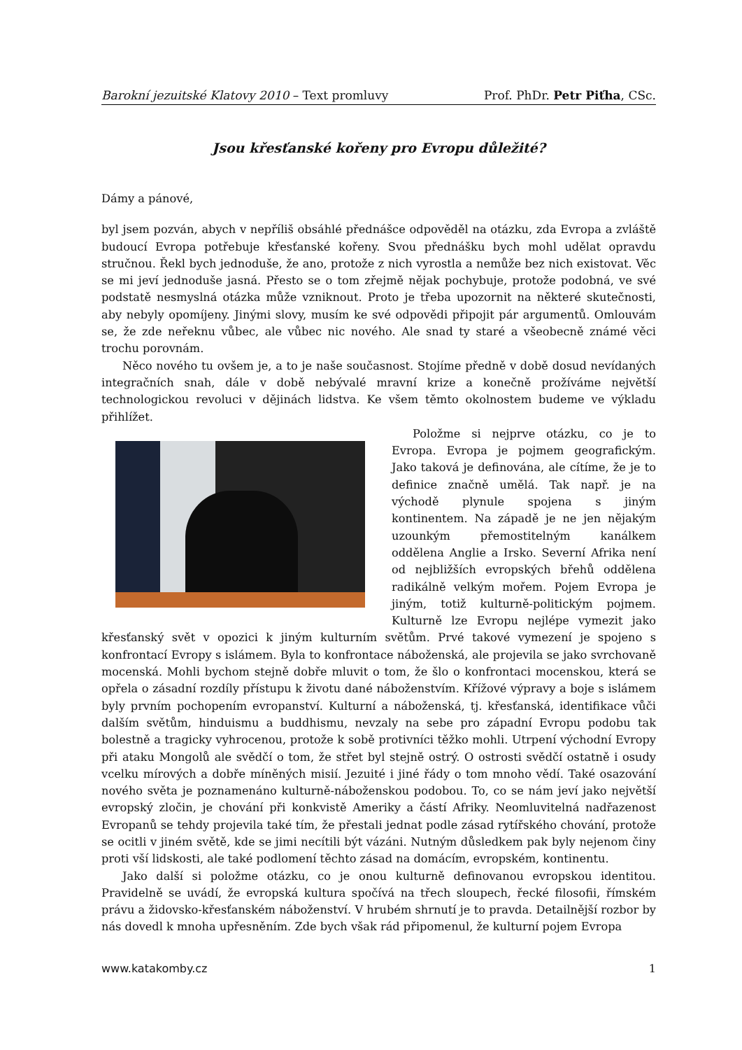Barokní jezuitské Klatovy 2010 – Text promluvy Prof. PhDr. Petr Piťha, CSc.
Jsou křesťanské kořeny pro Evropu důležité?
Dámy a pánové,
byl jsem pozván, abych v nepříliš obsáhlé přednášce odpověděl na otázku, zda Evropa a zvláště budoucí Evropa potřebuje křesťanské kořeny. Svou přednášku bych mohl udělat opravdu stručnou. Řekl bych jednoduše, že ano, protože z nich vyrostla a nemůže bez nich existovat. Věc se mi jeví jednoduše jasná. Přesto se o tom zřejmě nějak pochybuje, protože podobná, ve své podstatě nesmyslná otázka může vzniknout. Proto je třeba upozornit na některé skutečnosti, aby nebyly opomíjeny. Jinými slovy, musím ke své odpovědi připojit pár argumentů. Omlouvám se, že zde neřeknu vůbec, ale vůbec nic nového. Ale snad ty staré a všeobecně známé věci trochu porovnám.
Něco nového tu ovšem je, a to je naše současnost. Stojíme předně v době dosud nevídaných integračních snah, dále v době nebývalé mravní krize a konečně prožíváme největší technologickou revoluci v dějinách lidstva. Ke všem těmto okolnostem budeme ve výkladu přihlížet.
Položme si nejprve otázku, co je to Evropa. Evropa je pojmem geografickým. Jako taková je definována, ale cítíme, že je to definice značně umělá. Tak např. je na východě plynule spojena s jiným kontinentem. Na západě je ne jen nějakým uzounkým přemostitelným kanálkem oddělena Anglie a Irsko. Severní Afrika není od nejbližších evropských břehů oddělena radikálně velkým mořem. Pojem Evropa je jiným, totiž kulturně-politickým pojmem. Kulturně lze Evropu nejlépe vymezit jako křesťanský svět v opozici k jiným kulturním světům. Prvé takové vymezení je spojeno s konfrontací Evropy s islámem. Byla to konfrontace náboženská, ale projevila se jako svrchovaně mocenská. Mohli bychom stejně dobře mluvit o tom, že šlo o konfrontaci mocenskou, která se opřela o zásadní rozdíly přístupu k životu dané náboženstvím. Křížové výpravy a boje s islámem byly prvním pochopením evropanství. Kulturní a náboženská, tj. křesťanská, identifikace vůči dalším světům, hinduismu a buddhismu, nevzaly na sebe pro západní Evropu podobu tak bolestně a tragicky vyhrocenou, protože k sobě protivníci těžko mohli. Utrpení východní Evropy při ataku Mongolů ale svědčí o tom, že střet byl stejně ostrý. O ostrosti svědčí ostatně i osudy vcelku mírových a dobře míněných misií. Jezuité i jiné řády o tom mnoho vědí. Také osazování nového světa je poznamenáno kulturně-náboženskou podobou. To, co se nám jeví jako největší evropský zločin, je chování při konkvistě Ameriky a částí Afriky. Neomluvitelná nadřazenost Evropanů se tehdy projevila také tím, že přestali jednat podle zásad rytířského chování, protože se ocitli v jiném světě, kde se jimi necítili být vázáni. Nutným důsledkem pak byly nejenom činy proti vší lidskosti, ale také podlomení těchto zásad na domácím, evropském, kontinentu.
Jako další si položme otázku, co je onou kulturně definovanou evropskou identitou. Pravidelně se uvádí, že evropská kultura spočívá na třech sloupech, řecké filosofii, římském právu a židovsko-křesťanském náboženství. V hrubém shrnutí je to pravda. Detailnější rozbor by nás dovedl k mnoha upřesněním. Zde bych však rád připomenul, že kulturní pojem Evropa
www.katakomby.cz 1